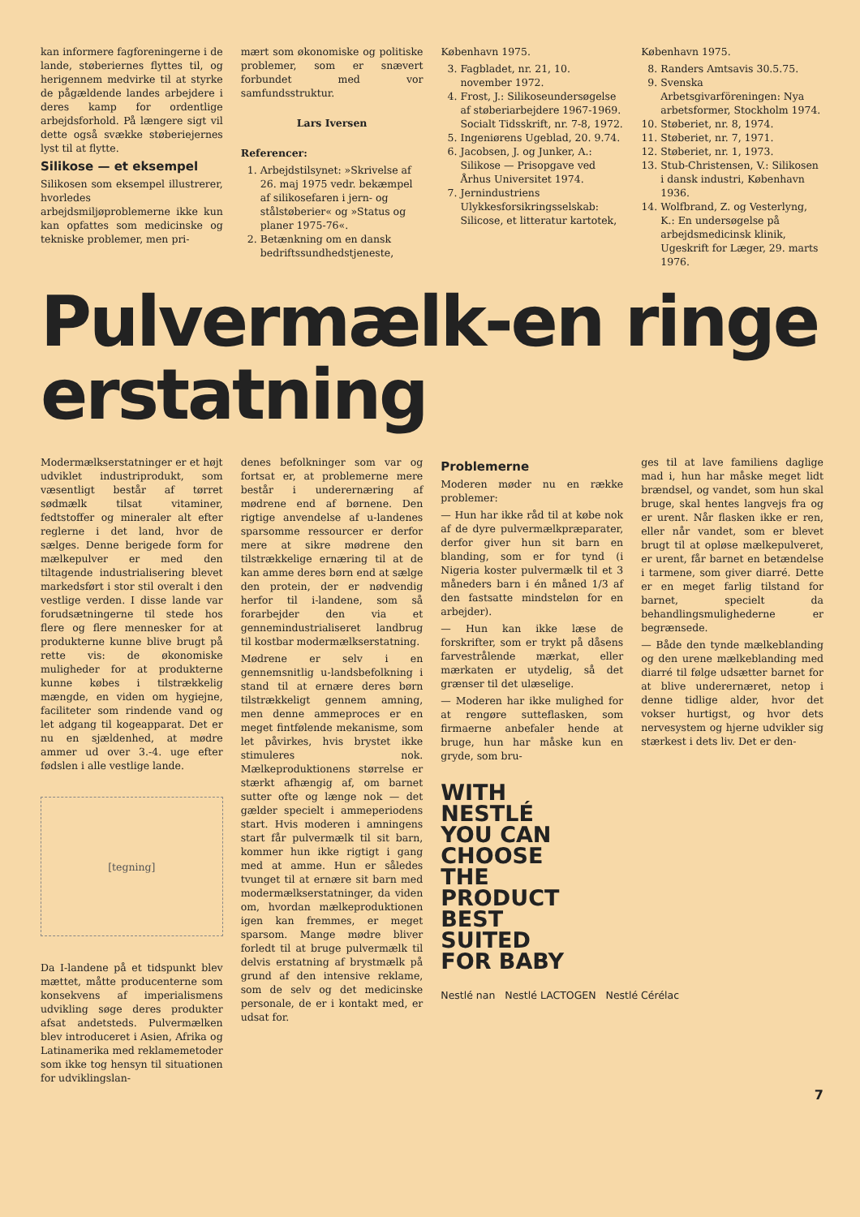kan informere fagforeningerne i de lande, støberiernes flyttes til, og herigennem medvirke til at styrke de pågældende landes arbejdere i deres kamp for ordentlige arbejdsforhold. På længere sigt vil dette også svække støberiejernes lyst til at flytte.
Silikose — et eksempel
Silikosen som eksempel illustrerer, hvorledes arbejdsmiljøproblemerne ikke kun kan opfattes som medicinske og tekniske problemer, men pri-
mært som økonomiske og politiske problemer, som er snævert forbundet med vor samfundsstruktur.
Lars Iversen
Referencer:
1. Arbejdstilsynet: »Skrivelse af 26. maj 1975 vedr. bekæmpel af silikosefaren i jern- og stålstøberier« og »Status og planer 1975-76«.
2. Betænkning om en dansk bedriftssundhedstjeneste,
København 1975.
3. Fagbladet, nr. 21, 10. november 1972.
4. Frost, J.: Silikoseundersøgelse af støberiarbejdere 1967-1969. Socialt Tidsskrift, nr. 7-8, 1972.
5. Ingeniørens Ugeblad, 20. 9.74.
6. Jacobsen, J. og Junker, A.: Silikose — Prisopgave ved Århus Universitet 1974.
7. Jernindustriens Ulykkesforsikringsselskab: Silicose, et litteratur kartotek,
København 1975.
8. Randers Amtsavis 30.5.75.
9. Svenska Arbetsgivarföreningen: Nya arbetsformer, Stockholm 1974.
10. Støberiet, nr. 8, 1974.
11. Støberiet, nr. 7, 1971.
12. Støberiet, nr. 1, 1973.
13. Stub-Christensen, V.: Silikosen i dansk industri, København 1936.
14. Wolfbrand, Z. og Vesterlyng, K.: En undersøgelse på arbejdsmedicinsk klinik, Ugeskrift for Læger, 29. marts 1976.
Pulvermælk-en ringe erstatning
Modermælkserstatninger er et højt udviklet industriprodukt, som væsentligt består af tørret sødmælk tilsat vitaminer, fedtstoffer og mineraler alt efter reglerne i det land, hvor de sælges. Denne berigede form for mælkepulver er med den tiltagende industrialisering blevet markedsført i stor stil overalt i den vestlige verden. I disse lande var forudsætningerne til stede hos flere og flere mennesker for at produkterne kunne blive brugt på rette vis: de økonomiske muligheder for at produkterne kunne købes i tilstrækkelig mængde, en viden om hygiejne, faciliteter som rindende vand og let adgang til kogeapparat. Det er nu en sjældenhed, at mødre ammer ud over 3.-4. uge efter fødslen i alle vestlige lande.
[tegning]
Da I-landene på et tidspunkt blev mættet, måtte producenterne som konsekvens af imperialismens udvikling søge deres produkter afsat andetsteds. Pulvermælken blev introduceret i Asien, Afrika og Latinamerika med reklamemetoder som ikke tog hensyn til situationen for udviklingslan-
denes befolkninger som var og fortsat er, at problemerne mere består i underernæring af mødrene end af børnene. Den rigtige anvendelse af u-landenes sparsomme ressourcer er derfor mere at sikre mødrene den tilstrækkelige ernæring til at de kan amme deres børn end at sælge den protein, der er nødvendig herfor til i-landene, som så forarbejder den via et gennemindustrialiseret landbrug til kostbar modermælkserstatning.
Mødrene er selv i en gennemsnitlig u-landsbefolkning i stand til at ernære deres børn tilstrækkeligt gennem amning, men denne ammeproces er en meget fintfølende mekanisme, som let påvirkes, hvis brystet ikke stimuleres nok. Mælkeproduktionens størrelse er stærkt afhængig af, om barnet sutter ofte og længe nok — det gælder specielt i ammeperiodens start. Hvis moderen i amningens start får pulvermælk til sit barn, kommer hun ikke rigtigt i gang med at amme. Hun er således tvunget til at ernære sit barn med modermælkserstatninger, da viden om, hvordan mælkeproduktionen igen kan fremmes, er meget sparsom. Mange mødre bliver forledt til at bruge pulvermælk til delvis erstatning af brystmælk på grund af den intensive reklame, som de selv og det medicinske personale, de er i kontakt med, er udsat for.
Problemerne
Moderen møder nu en række problemer:
— Hun har ikke råd til at købe nok af de dyre pulvermælkpræparater, derfor giver hun sit barn en blanding, som er for tynd (i Nigeria koster pulvermælk til et 3 måneders barn i én måned 1/3 af den fastsatte mindsteløn for en arbejder).
— Hun kan ikke læse de forskrifter, som er trykt på dåsens farvestrålende mærkat, eller mærkaten er utydelig, så det grænser til det ulæselige.
— Moderen har ikke mulighed for at rengøre sutteflasken, som firmaerne anbefaler hende at bruge, hun har måske kun en gryde, som bru-
ges til at lave familiens daglige mad i, hun har måske meget lidt brændsel, og vandet, som hun skal bruge, skal hentes langvejs fra og er urent. Når flasken ikke er ren, eller når vandet, som er blevet brugt til at opløse mælkepulveret, er urent, får barnet en betændelse i tarmene, som giver diarré. Dette er en meget farlig tilstand for barnet, specielt da behandlingsmulighederne er begrænsede.
— Både den tynde mælkeblanding og den urene mælkeblanding med diarré til følge udsætter barnet for at blive underernæret, netop i denne tidlige alder, hvor det vokser hurtigst, og hvor dets nervesystem og hjerne udvikler sig stærkest i dets liv. Det er den-
WITH
NESTLÉ
YOU CAN
CHOOSE
THE
PRODUCT
BEST
SUITED
FOR BABY
Nestlé nan Nestlé LACTOGEN Nestlé Cérélac
7